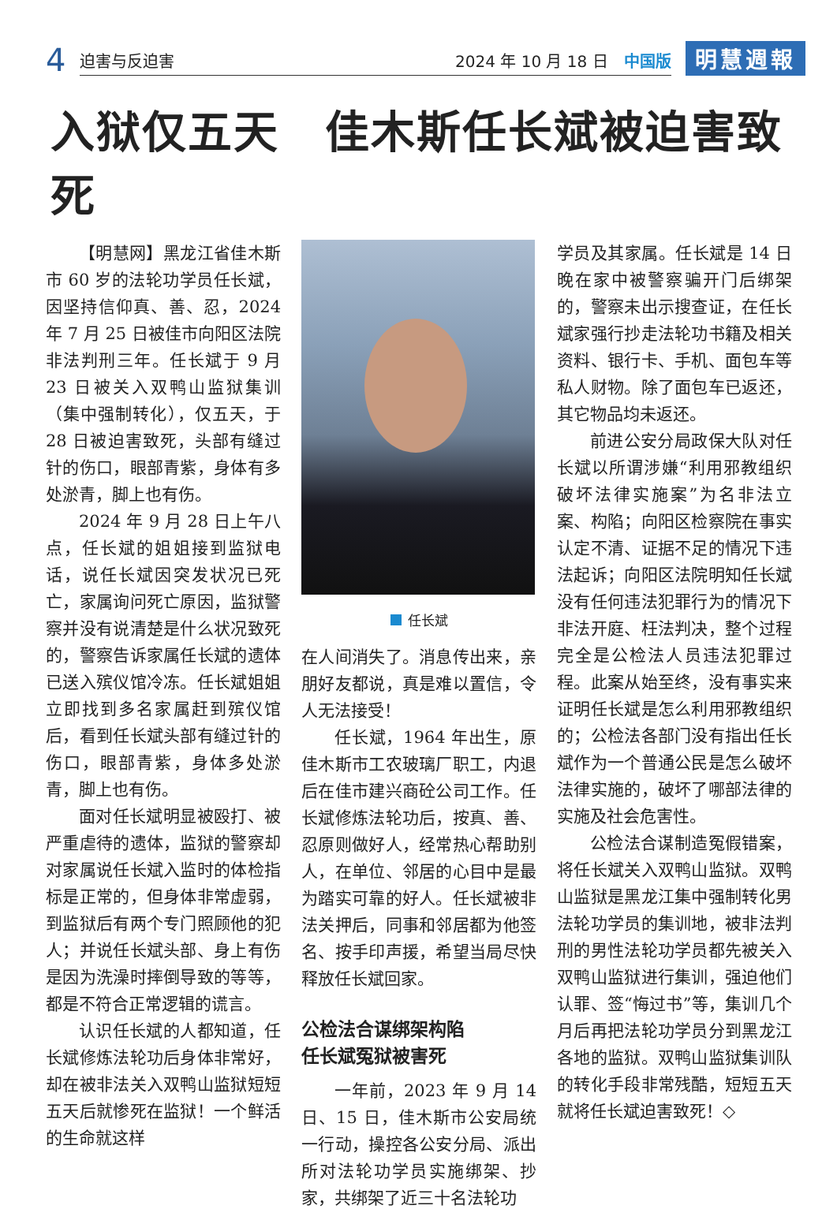4
迫害与反迫害 2024 年 10 月 18 日 中国版
明慧週報
入狱仅五天　佳木斯任长斌被迫害致死
【明慧网】黑龙江省佳木斯市 60 岁的法轮功学员任长斌，因坚持信仰真、善、忍，2024 年 7 月 25 日被佳市向阳区法院非法判刑三年。任长斌于 9 月 23 日被关入双鸭山监狱集训（集中强制转化），仅五天，于 28 日被迫害致死，头部有缝过针的伤口，眼部青紫，身体有多处淤青，脚上也有伤。
2024 年 9 月 28 日上午八点，任长斌的姐姐接到监狱电话，说任长斌因突发状况已死亡，家属询问死亡原因，监狱警察并没有说清楚是什么状况致死的，警察告诉家属任长斌的遗体已送入殡仪馆冷冻。任长斌姐姐立即找到多名家属赶到殡仪馆后，看到任长斌头部有缝过针的伤口，眼部青紫，身体多处淤青，脚上也有伤。
面对任长斌明显被殴打、被严重虐待的遗体，监狱的警察却对家属说任长斌入监时的体检指标是正常的，但身体非常虚弱，到监狱后有两个专门照顾他的犯人；并说任长斌头部、身上有伤是因为洗澡时摔倒导致的等等，都是不符合正常逻辑的谎言。
认识任长斌的人都知道，任长斌修炼法轮功后身体非常好，却在被非法关入双鸭山监狱短短五天后就惨死在监狱！一个鲜活的生命就这样
任长斌
在人间消失了。消息传出来，亲朋好友都说，真是难以置信，令人无法接受！
任长斌，1964 年出生，原佳木斯市工农玻璃厂职工，内退后在佳市建兴商砼公司工作。任长斌修炼法轮功后，按真、善、忍原则做好人，经常热心帮助别人，在单位、邻居的心目中是最为踏实可靠的好人。任长斌被非法关押后，同事和邻居都为他签名、按手印声援，希望当局尽快释放任长斌回家。
公检法合谋绑架构陷
任长斌冤狱被害死
一年前，2023 年 9 月 14 日、15 日，佳木斯市公安局统一行动，操控各公安分局、派出所对法轮功学员实施绑架、抄家，共绑架了近三十名法轮功
学员及其家属。任长斌是 14 日晚在家中被警察骗开门后绑架的，警察未出示搜查证，在任长斌家强行抄走法轮功书籍及相关资料、银行卡、手机、面包车等私人财物。除了面包车已返还，其它物品均未返还。
前进公安分局政保大队对任长斌以所谓涉嫌“利用邪教组织破坏法律实施案”为名非法立案、构陷；向阳区检察院在事实认定不清、证据不足的情况下违法起诉；向阳区法院明知任长斌没有任何违法犯罪行为的情况下非法开庭、枉法判决，整个过程完全是公检法人员违法犯罪过程。此案从始至终，没有事实来证明任长斌是怎么利用邪教组织的；公检法各部门没有指出任长斌作为一个普通公民是怎么破坏法律实施的，破坏了哪部法律的实施及社会危害性。
公检法合谋制造冤假错案，将任长斌关入双鸭山监狱。双鸭山监狱是黑龙江集中强制转化男法轮功学员的集训地，被非法判刑的男性法轮功学员都先被关入双鸭山监狱进行集训，强迫他们认罪、签“悔过书”等，集训几个月后再把法轮功学员分到黑龙江各地的监狱。双鸭山监狱集训队的转化手段非常残酷，短短五天就将任长斌迫害致死！◇